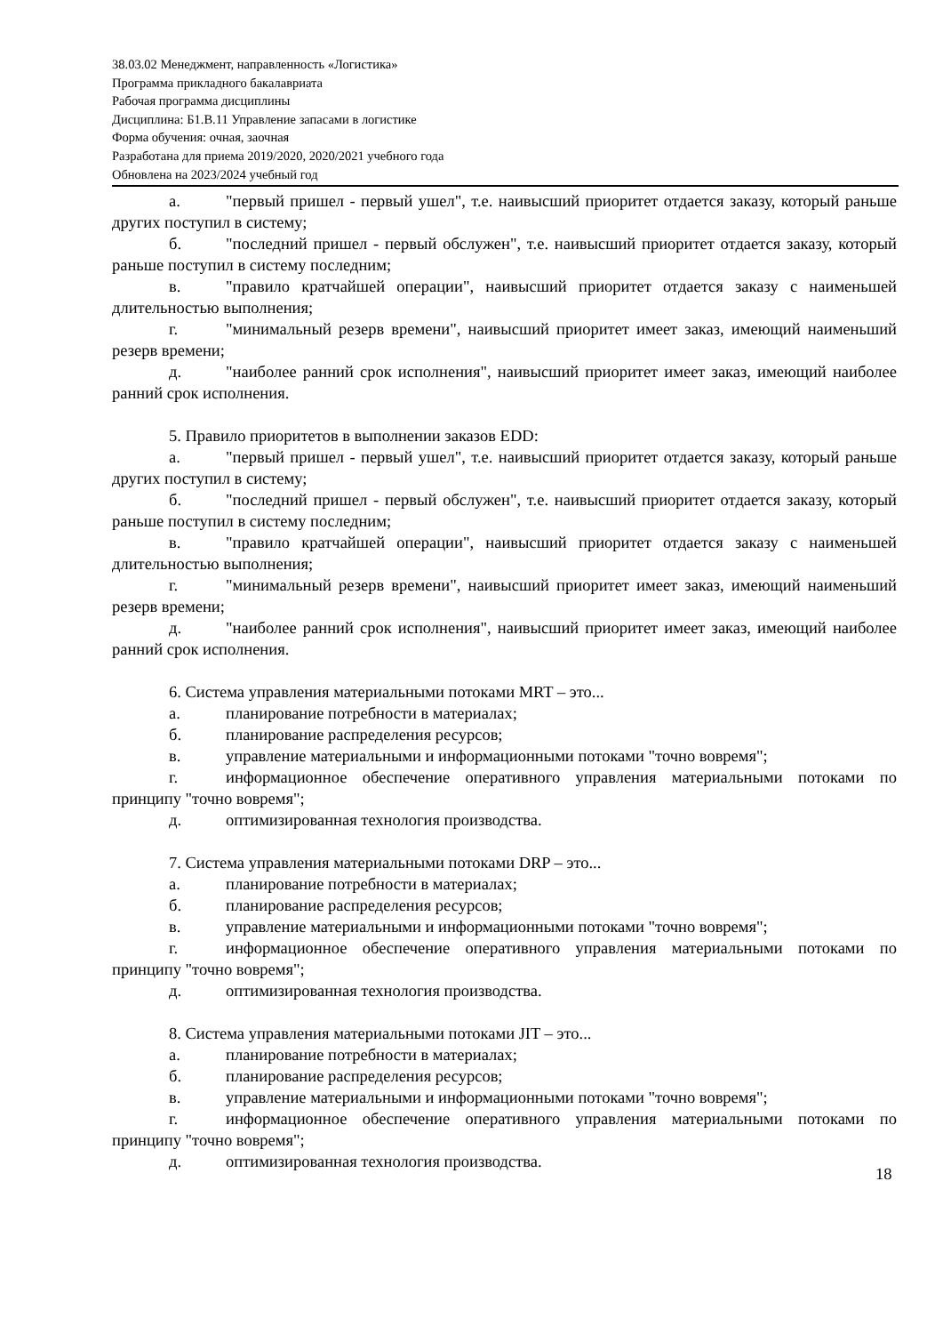38.03.02 Менеджмент, направленность «Логистика»
Программа прикладного бакалавриата
Рабочая программа дисциплины
Дисциплина: Б1.В.11 Управление запасами в логистике
Форма обучения: очная, заочная
Разработана для приема 2019/2020, 2020/2021 учебного года
Обновлена на 2023/2024 учебный год
а. "первый пришел - первый ушел", т.е. наивысший приоритет отдается заказу, который раньше других поступил в систему;
б. "последний пришел - первый обслужен", т.е. наивысший приоритет отдается заказу, который раньше поступил в систему последним;
в. "правило кратчайшей операции", наивысший приоритет отдается заказу с наименьшей длительностью выполнения;
г. "минимальный резерв времени", наивысший приоритет имеет заказ, имеющий наименьший резерв времени;
д. "наиболее ранний срок исполнения", наивысший приоритет имеет заказ, имеющий наиболее ранний срок исполнения.
5. Правило приоритетов в выполнении заказов EDD:
а. "первый пришел - первый ушел", т.е. наивысший приоритет отдается заказу, который раньше других поступил в систему;
б. "последний пришел - первый обслужен", т.е. наивысший приоритет отдается заказу, который раньше поступил в систему последним;
в. "правило кратчайшей операции", наивысший приоритет отдается заказу с наименьшей длительностью выполнения;
г. "минимальный резерв времени", наивысший приоритет имеет заказ, имеющий наименьший резерв времени;
д. "наиболее ранний срок исполнения", наивысший приоритет имеет заказ, имеющий наиболее ранний срок исполнения.
6. Система управления материальными потоками MRT – это...
а. планирование потребности в материалах;
б. планирование распределения ресурсов;
в. управление материальными и информационными потоками "точно вовремя";
г. информационное обеспечение оперативного управления материальными потоками по принципу "точно вовремя";
д. оптимизированная технология производства.
7. Система управления материальными потоками DRP – это...
а. планирование потребности в материалах;
б. планирование распределения ресурсов;
в. управление материальными и информационными потоками "точно вовремя";
г. информационное обеспечение оперативного управления материальными потоками по принципу "точно вовремя";
д. оптимизированная технология производства.
8. Система управления материальными потоками JIT – это...
а. планирование потребности в материалах;
б. планирование распределения ресурсов;
в. управление материальными и информационными потоками "точно вовремя";
г. информационное обеспечение оперативного управления материальными потоками по принципу "точно вовремя";
д. оптимизированная технология производства.
18